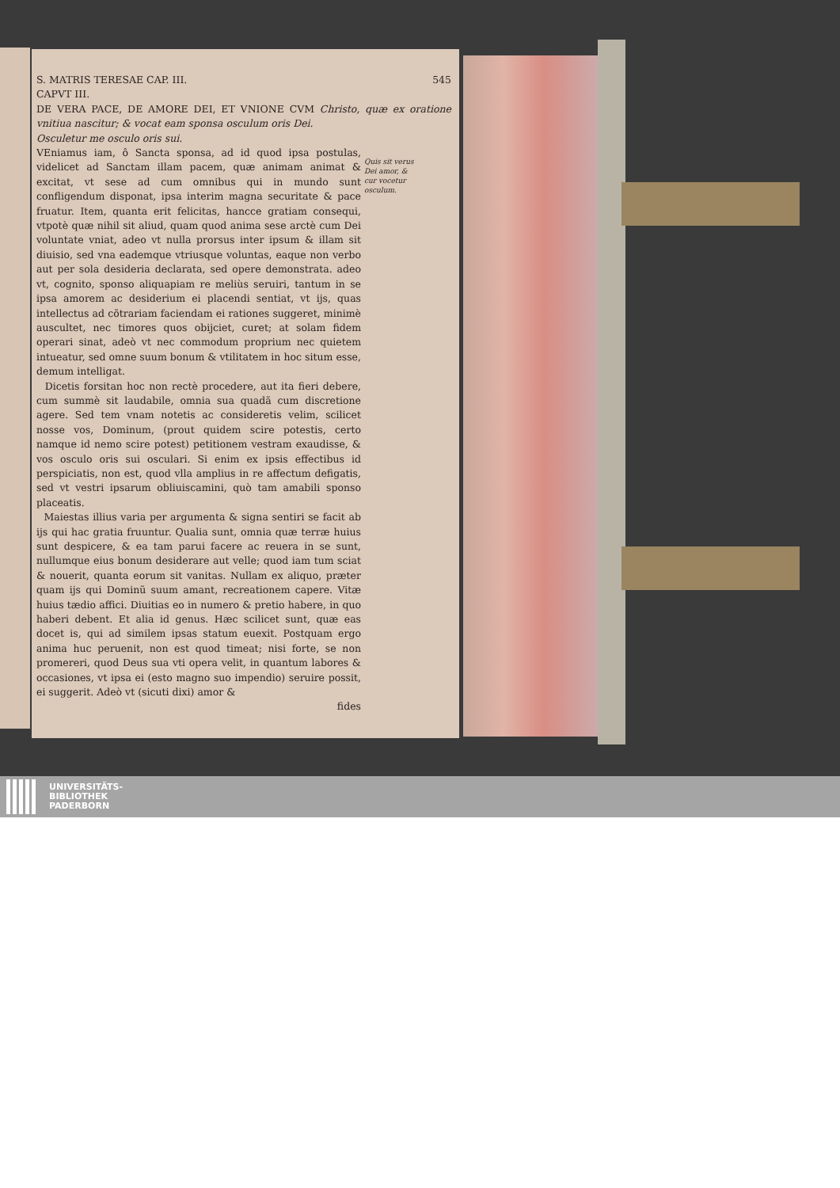S. MATRIS TERESAE CAP. III. 545
CAPVT III.
DE VERA PACE, DE AMORE DEI, ET VNIONE CVM Christo, quæ ex oratione vnitiua nascitur; & vocat eam sponsa osculum oris Dei.
Osculetur me osculo oris sui.
VEniamus iam, ô Sancta sponsa, ad id quod ipsa postulas, videlicet ad Sanctam illam pacem, quæ animam animat & excitat, vt sese ad cum omnibus qui in mundo sunt confligendum disponat, ipsa interim magna securitate & pace fruatur. Item, quanta erit felicitas, hancce gratiam consequi, vtpotè quæ nihil sit aliud, quam quod anima sese arctè cum Dei voluntate vniat, adeo vt nulla prorsus inter ipsum & illam sit diuisio, sed vna eademque vtriusque voluntas, eaque non verbo aut per sola desideria declarata, sed opere demonstrata. adeo vt, cognito, sponso aliquapiam re meliùs seruiri, tantum in se ipsa amorem ac desiderium ei placendi sentiat, vt ijs, quas intellectus ad cõtrariam faciendam ei rationes suggeret, minimè auscultet, nec timores quos obijciet, curet; at solam fidem operari sinat, adeò vt nec commodum proprium nec quietem intueatur, sed omne suum bonum & vtilitatem in hoc situm esse, demum intelligat.
Dicetis forsitan hoc non rectè procedere, aut ita fieri debere, cum summè sit laudabile, omnia sua quadã cum discretione agere. Sed tem vnam notetis ac consideretis velim, scilicet nosse vos, Dominum, (prout quidem scire potestis, certo namque id nemo scire potest) petitionem vestram exaudisse, & vos osculo oris sui osculari. Si enim ex ipsis effectibus id perspiciatis, non est, quod vlla amplius in re affectum defigatis, sed vt vestri ipsarum obliuiscamini, quò tam amabili sponso placeatis.
Maiestas illius varia per argumenta & signa sentiri se facit ab ijs qui hac gratia fruuntur. Qualia sunt, omnia quæ terræ huius sunt despicere, & ea tam parui facere ac reuera in se sunt, nullumque eius bonum desiderare aut velle; quod iam tum sciat & nouerit, quanta eorum sit vanitas. Nullam ex aliquo, præter quam ijs qui Dominũ suum amant, recreationem capere. Vitæ huius tædio affici. Diuitias eo in numero & pretio habere, in quo haberi debent. Et alia id genus. Hæc scilicet sunt, quæ eas docet is, qui ad similem ipsas statum euexit. Postquam ergo anima huc peruenit, non est quod timeat; nisi forte, se non promereri, quod Deus sua vti opera velit, in quantum labores & occasiones, vt ipsa ei (esto magno suo impendio) seruire possit, ei suggerit. Adeò vt (sicuti dixi) amor &
fides
Quis sit verus Dei amor, & cur vocetur osculum.
UNIVERSITÄTS-
BIBLIOTHEK
PADERBORN